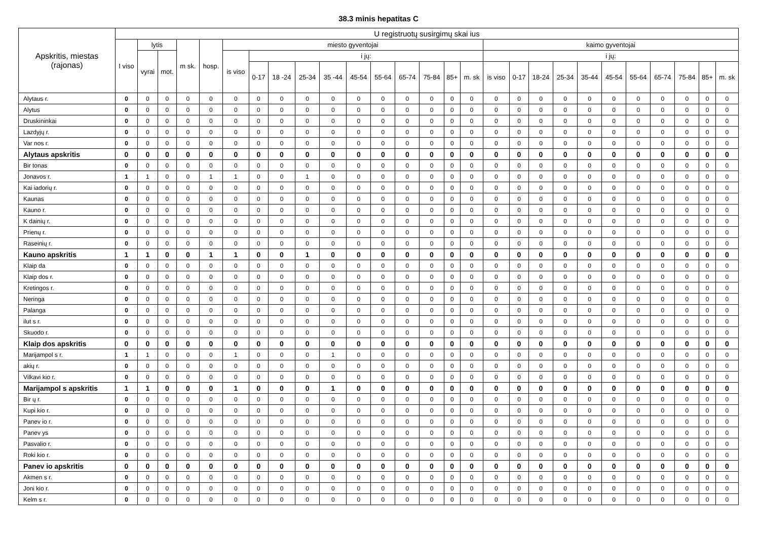38.3 minis hepatitas C
| Apskritis, miestas (rajonas) | U registruotų susirgimų skai ius | | | | | | | | | | | | | | | | | | | | | | | | | | |
| --- | --- | --- | --- | --- | --- | --- | --- | --- | --- | --- | --- | --- | --- | --- | --- | --- | --- | --- | --- | --- | --- | --- | --- | --- | --- | --- | --- |
| | I viso | lytis | | m sk. | hosp. | miesto gyventojai | | | | | | | | | | | kaimo gyventojai | | | | | | | | | | |
| | | vyrai | mot. | | | is viso | i jų: | | | | | | | | | | i jų: | | | | | | | | | | |
| | | | | | | | 0-17 | 18 -24 | 25-34 | 35 -44 | 45-54 | 55-64 | 65-74 | 75-84 | 85+ | m. sk | is viso | 0-17 | 18-24 | 25-34 | 35-44 | 45-54 | 55-64 | 65-74 | 75-84 | 85+ | m. sk |
| Alytaus r. | 0 | 0 | 0 | 0 | 0 | 0 | 0 | 0 | 0 | 0 | 0 | 0 | 0 | 0 | 0 | 0 | 0 | 0 | 0 | 0 | 0 | 0 | 0 | 0 | 0 | 0 | 0 |
| Alytus | 0 | 0 | 0 | 0 | 0 | 0 | 0 | 0 | 0 | 0 | 0 | 0 | 0 | 0 | 0 | 0 | 0 | 0 | 0 | 0 | 0 | 0 | 0 | 0 | 0 | 0 | 0 |
| Druskininkai | 0 | 0 | 0 | 0 | 0 | 0 | 0 | 0 | 0 | 0 | 0 | 0 | 0 | 0 | 0 | 0 | 0 | 0 | 0 | 0 | 0 | 0 | 0 | 0 | 0 | 0 | 0 |
| Lazdyjų r. | 0 | 0 | 0 | 0 | 0 | 0 | 0 | 0 | 0 | 0 | 0 | 0 | 0 | 0 | 0 | 0 | 0 | 0 | 0 | 0 | 0 | 0 | 0 | 0 | 0 | 0 | 0 |
| Var nos r. | 0 | 0 | 0 | 0 | 0 | 0 | 0 | 0 | 0 | 0 | 0 | 0 | 0 | 0 | 0 | 0 | 0 | 0 | 0 | 0 | 0 | 0 | 0 | 0 | 0 | 0 | 0 |
| Alytaus apskritis | 0 | 0 | 0 | 0 | 0 | 0 | 0 | 0 | 0 | 0 | 0 | 0 | 0 | 0 | 0 | 0 | 0 | 0 | 0 | 0 | 0 | 0 | 0 | 0 | 0 | 0 | 0 |
| Bir tonas | 0 | 0 | 0 | 0 | 0 | 0 | 0 | 0 | 0 | 0 | 0 | 0 | 0 | 0 | 0 | 0 | 0 | 0 | 0 | 0 | 0 | 0 | 0 | 0 | 0 | 0 | 0 |
| Jonavos r. | 1 | 1 | 0 | 0 | 1 | 1 | 0 | 0 | 1 | 0 | 0 | 0 | 0 | 0 | 0 | 0 | 0 | 0 | 0 | 0 | 0 | 0 | 0 | 0 | 0 | 0 | 0 |
| Kai iadorių r. | 0 | 0 | 0 | 0 | 0 | 0 | 0 | 0 | 0 | 0 | 0 | 0 | 0 | 0 | 0 | 0 | 0 | 0 | 0 | 0 | 0 | 0 | 0 | 0 | 0 | 0 | 0 |
| Kaunas | 0 | 0 | 0 | 0 | 0 | 0 | 0 | 0 | 0 | 0 | 0 | 0 | 0 | 0 | 0 | 0 | 0 | 0 | 0 | 0 | 0 | 0 | 0 | 0 | 0 | 0 | 0 |
| Kauno r. | 0 | 0 | 0 | 0 | 0 | 0 | 0 | 0 | 0 | 0 | 0 | 0 | 0 | 0 | 0 | 0 | 0 | 0 | 0 | 0 | 0 | 0 | 0 | 0 | 0 | 0 | 0 |
| K dainių r. | 0 | 0 | 0 | 0 | 0 | 0 | 0 | 0 | 0 | 0 | 0 | 0 | 0 | 0 | 0 | 0 | 0 | 0 | 0 | 0 | 0 | 0 | 0 | 0 | 0 | 0 | 0 |
| Prienų r. | 0 | 0 | 0 | 0 | 0 | 0 | 0 | 0 | 0 | 0 | 0 | 0 | 0 | 0 | 0 | 0 | 0 | 0 | 0 | 0 | 0 | 0 | 0 | 0 | 0 | 0 | 0 |
| Raseinių r. | 0 | 0 | 0 | 0 | 0 | 0 | 0 | 0 | 0 | 0 | 0 | 0 | 0 | 0 | 0 | 0 | 0 | 0 | 0 | 0 | 0 | 0 | 0 | 0 | 0 | 0 | 0 |
| Kauno apskritis | 1 | 1 | 0 | 0 | 1 | 1 | 0 | 0 | 1 | 0 | 0 | 0 | 0 | 0 | 0 | 0 | 0 | 0 | 0 | 0 | 0 | 0 | 0 | 0 | 0 | 0 | 0 |
| Klaip da | 0 | 0 | 0 | 0 | 0 | 0 | 0 | 0 | 0 | 0 | 0 | 0 | 0 | 0 | 0 | 0 | 0 | 0 | 0 | 0 | 0 | 0 | 0 | 0 | 0 | 0 | 0 |
| Klaip dos r. | 0 | 0 | 0 | 0 | 0 | 0 | 0 | 0 | 0 | 0 | 0 | 0 | 0 | 0 | 0 | 0 | 0 | 0 | 0 | 0 | 0 | 0 | 0 | 0 | 0 | 0 | 0 |
| Kretingos r. | 0 | 0 | 0 | 0 | 0 | 0 | 0 | 0 | 0 | 0 | 0 | 0 | 0 | 0 | 0 | 0 | 0 | 0 | 0 | 0 | 0 | 0 | 0 | 0 | 0 | 0 | 0 |
| Neringa | 0 | 0 | 0 | 0 | 0 | 0 | 0 | 0 | 0 | 0 | 0 | 0 | 0 | 0 | 0 | 0 | 0 | 0 | 0 | 0 | 0 | 0 | 0 | 0 | 0 | 0 | 0 |
| Palanga | 0 | 0 | 0 | 0 | 0 | 0 | 0 | 0 | 0 | 0 | 0 | 0 | 0 | 0 | 0 | 0 | 0 | 0 | 0 | 0 | 0 | 0 | 0 | 0 | 0 | 0 | 0 |
| ilut s r. | 0 | 0 | 0 | 0 | 0 | 0 | 0 | 0 | 0 | 0 | 0 | 0 | 0 | 0 | 0 | 0 | 0 | 0 | 0 | 0 | 0 | 0 | 0 | 0 | 0 | 0 | 0 |
| Skuodo r. | 0 | 0 | 0 | 0 | 0 | 0 | 0 | 0 | 0 | 0 | 0 | 0 | 0 | 0 | 0 | 0 | 0 | 0 | 0 | 0 | 0 | 0 | 0 | 0 | 0 | 0 | 0 |
| Klaip dos apskritis | 0 | 0 | 0 | 0 | 0 | 0 | 0 | 0 | 0 | 0 | 0 | 0 | 0 | 0 | 0 | 0 | 0 | 0 | 0 | 0 | 0 | 0 | 0 | 0 | 0 | 0 | 0 |
| Marijampol s r. | 1 | 1 | 0 | 0 | 0 | 1 | 0 | 0 | 0 | 1 | 0 | 0 | 0 | 0 | 0 | 0 | 0 | 0 | 0 | 0 | 0 | 0 | 0 | 0 | 0 | 0 | 0 |
| akių r. | 0 | 0 | 0 | 0 | 0 | 0 | 0 | 0 | 0 | 0 | 0 | 0 | 0 | 0 | 0 | 0 | 0 | 0 | 0 | 0 | 0 | 0 | 0 | 0 | 0 | 0 | 0 |
| Vilkavi kio r. | 0 | 0 | 0 | 0 | 0 | 0 | 0 | 0 | 0 | 0 | 0 | 0 | 0 | 0 | 0 | 0 | 0 | 0 | 0 | 0 | 0 | 0 | 0 | 0 | 0 | 0 | 0 |
| Marijampol s apskritis | 1 | 1 | 0 | 0 | 0 | 1 | 0 | 0 | 0 | 1 | 0 | 0 | 0 | 0 | 0 | 0 | 0 | 0 | 0 | 0 | 0 | 0 | 0 | 0 | 0 | 0 | 0 |
| Bir ų r. | 0 | 0 | 0 | 0 | 0 | 0 | 0 | 0 | 0 | 0 | 0 | 0 | 0 | 0 | 0 | 0 | 0 | 0 | 0 | 0 | 0 | 0 | 0 | 0 | 0 | 0 | 0 |
| Kupi kio r. | 0 | 0 | 0 | 0 | 0 | 0 | 0 | 0 | 0 | 0 | 0 | 0 | 0 | 0 | 0 | 0 | 0 | 0 | 0 | 0 | 0 | 0 | 0 | 0 | 0 | 0 | 0 |
| Panev io r. | 0 | 0 | 0 | 0 | 0 | 0 | 0 | 0 | 0 | 0 | 0 | 0 | 0 | 0 | 0 | 0 | 0 | 0 | 0 | 0 | 0 | 0 | 0 | 0 | 0 | 0 | 0 |
| Panev ys | 0 | 0 | 0 | 0 | 0 | 0 | 0 | 0 | 0 | 0 | 0 | 0 | 0 | 0 | 0 | 0 | 0 | 0 | 0 | 0 | 0 | 0 | 0 | 0 | 0 | 0 | 0 |
| Pasvalio r. | 0 | 0 | 0 | 0 | 0 | 0 | 0 | 0 | 0 | 0 | 0 | 0 | 0 | 0 | 0 | 0 | 0 | 0 | 0 | 0 | 0 | 0 | 0 | 0 | 0 | 0 | 0 |
| Roki kio r. | 0 | 0 | 0 | 0 | 0 | 0 | 0 | 0 | 0 | 0 | 0 | 0 | 0 | 0 | 0 | 0 | 0 | 0 | 0 | 0 | 0 | 0 | 0 | 0 | 0 | 0 | 0 |
| Panev io apskritis | 0 | 0 | 0 | 0 | 0 | 0 | 0 | 0 | 0 | 0 | 0 | 0 | 0 | 0 | 0 | 0 | 0 | 0 | 0 | 0 | 0 | 0 | 0 | 0 | 0 | 0 | 0 |
| Akmen s r. | 0 | 0 | 0 | 0 | 0 | 0 | 0 | 0 | 0 | 0 | 0 | 0 | 0 | 0 | 0 | 0 | 0 | 0 | 0 | 0 | 0 | 0 | 0 | 0 | 0 | 0 | 0 |
| Joni kio r. | 0 | 0 | 0 | 0 | 0 | 0 | 0 | 0 | 0 | 0 | 0 | 0 | 0 | 0 | 0 | 0 | 0 | 0 | 0 | 0 | 0 | 0 | 0 | 0 | 0 | 0 | 0 |
| Kelm s r. | 0 | 0 | 0 | 0 | 0 | 0 | 0 | 0 | 0 | 0 | 0 | 0 | 0 | 0 | 0 | 0 | 0 | 0 | 0 | 0 | 0 | 0 | 0 | 0 | 0 | 0 | 0 |